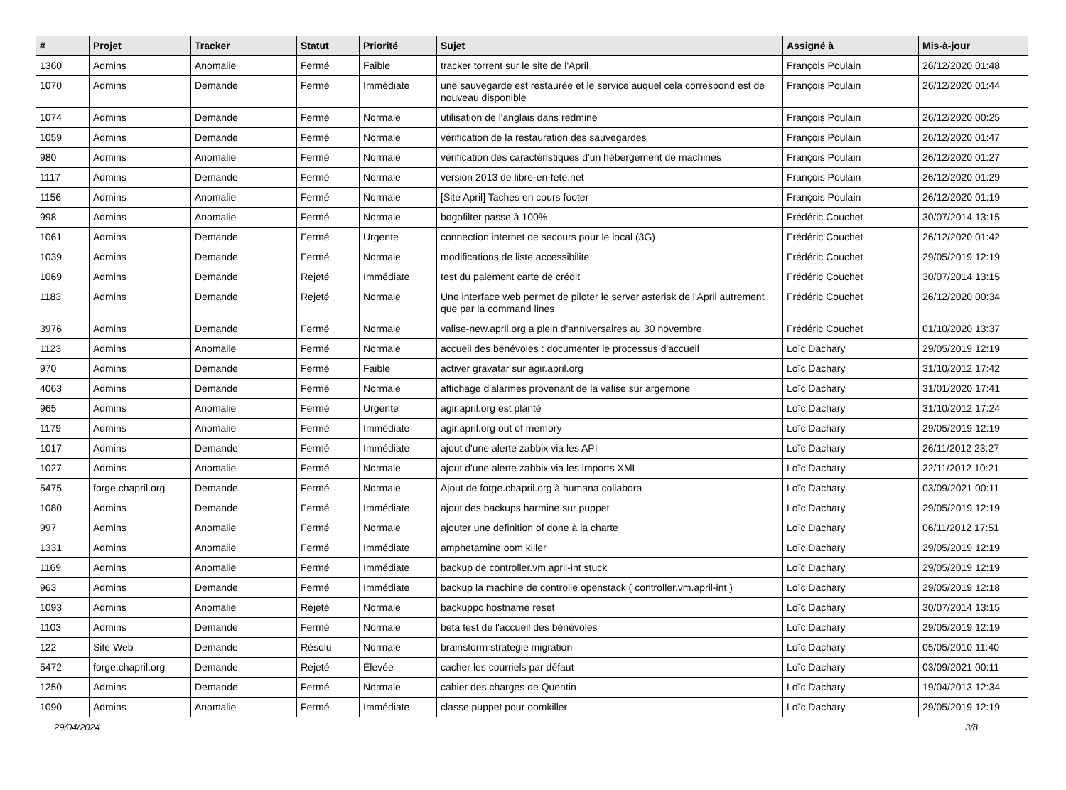| # | Projet | Tracker | Statut | Priorité | Sujet | Assigné à | Mis-à-jour |
| --- | --- | --- | --- | --- | --- | --- | --- |
| 1360 | Admins | Anomalie | Fermé | Faible | tracker torrent sur le site de l'April | François Poulain | 26/12/2020 01:48 |
| 1070 | Admins | Demande | Fermé | Immédiate | une sauvegarde est restaurée et le service auquel cela correspond est de nouveau disponible | François Poulain | 26/12/2020 01:44 |
| 1074 | Admins | Demande | Fermé | Normale | utilisation de l'anglais dans redmine | François Poulain | 26/12/2020 00:25 |
| 1059 | Admins | Demande | Fermé | Normale | vérification de la restauration des sauvegardes | François Poulain | 26/12/2020 01:47 |
| 980 | Admins | Anomalie | Fermé | Normale | vérification des caractéristiques d'un hébergement de machines | François Poulain | 26/12/2020 01:27 |
| 1117 | Admins | Demande | Fermé | Normale | version 2013 de libre-en-fete.net | François Poulain | 26/12/2020 01:29 |
| 1156 | Admins | Anomalie | Fermé | Normale | [Site April] Taches en cours footer | François Poulain | 26/12/2020 01:19 |
| 998 | Admins | Anomalie | Fermé | Normale | bogofilter passe à 100% | Frédéric Couchet | 30/07/2014 13:15 |
| 1061 | Admins | Demande | Fermé | Urgente | connection internet de secours pour le local (3G) | Frédéric Couchet | 26/12/2020 01:42 |
| 1039 | Admins | Demande | Fermé | Normale | modifications de liste accessibilite | Frédéric Couchet | 29/05/2019 12:19 |
| 1069 | Admins | Demande | Rejeté | Immédiate | test du paiement carte de crédit | Frédéric Couchet | 30/07/2014 13:15 |
| 1183 | Admins | Demande | Rejeté | Normale | Une interface web permet de piloter le server asterisk de l'April autrement que par la command lines | Frédéric Couchet | 26/12/2020 00:34 |
| 3976 | Admins | Demande | Fermé | Normale | valise-new.april.org a plein d'anniversaires au 30 novembre | Frédéric Couchet | 01/10/2020 13:37 |
| 1123 | Admins | Anomalie | Fermé | Normale | accueil des bénévoles : documenter le processus d'accueil | Loïc Dachary | 29/05/2019 12:19 |
| 970 | Admins | Demande | Fermé | Faible | activer gravatar sur agir.april.org | Loïc Dachary | 31/10/2012 17:42 |
| 4063 | Admins | Demande | Fermé | Normale | affichage d'alarmes provenant de la valise sur argemone | Loïc Dachary | 31/01/2020 17:41 |
| 965 | Admins | Anomalie | Fermé | Urgente | agir.april.org est planté | Loïc Dachary | 31/10/2012 17:24 |
| 1179 | Admins | Anomalie | Fermé | Immédiate | agir.april.org out of memory | Loïc Dachary | 29/05/2019 12:19 |
| 1017 | Admins | Demande | Fermé | Immédiate | ajout d'une alerte zabbix via les API | Loïc Dachary | 26/11/2012 23:27 |
| 1027 | Admins | Anomalie | Fermé | Normale | ajout d'une alerte zabbix via les imports XML | Loïc Dachary | 22/11/2012 10:21 |
| 5475 | forge.chapril.org | Demande | Fermé | Normale | Ajout de forge.chapril.org à humana collabora | Loïc Dachary | 03/09/2021 00:11 |
| 1080 | Admins | Demande | Fermé | Immédiate | ajout des backups harmine sur puppet | Loïc Dachary | 29/05/2019 12:19 |
| 997 | Admins | Anomalie | Fermé | Normale | ajouter une definition of done à la charte | Loïc Dachary | 06/11/2012 17:51 |
| 1331 | Admins | Anomalie | Fermé | Immédiate | amphetamine oom killer | Loïc Dachary | 29/05/2019 12:19 |
| 1169 | Admins | Anomalie | Fermé | Immédiate | backup de controller.vm.april-int stuck | Loïc Dachary | 29/05/2019 12:19 |
| 963 | Admins | Demande | Fermé | Immédiate | backup la machine de controlle openstack ( controller.vm.april-int ) | Loïc Dachary | 29/05/2019 12:18 |
| 1093 | Admins | Anomalie | Rejeté | Normale | backuppc hostname reset | Loïc Dachary | 30/07/2014 13:15 |
| 1103 | Admins | Demande | Fermé | Normale | beta test de l'accueil des bénévoles | Loïc Dachary | 29/05/2019 12:19 |
| 122 | Site Web | Demande | Résolu | Normale | brainstorm strategie migration | Loïc Dachary | 05/05/2010 11:40 |
| 5472 | forge.chapril.org | Demande | Rejeté | Élevée | cacher les courriels par défaut | Loïc Dachary | 03/09/2021 00:11 |
| 1250 | Admins | Demande | Fermé | Normale | cahier des charges de Quentin | Loïc Dachary | 19/04/2013 12:34 |
| 1090 | Admins | Anomalie | Fermé | Immédiate | classe puppet pour oomkiller | Loïc Dachary | 29/05/2019 12:19 |
29/04/2024 3/8